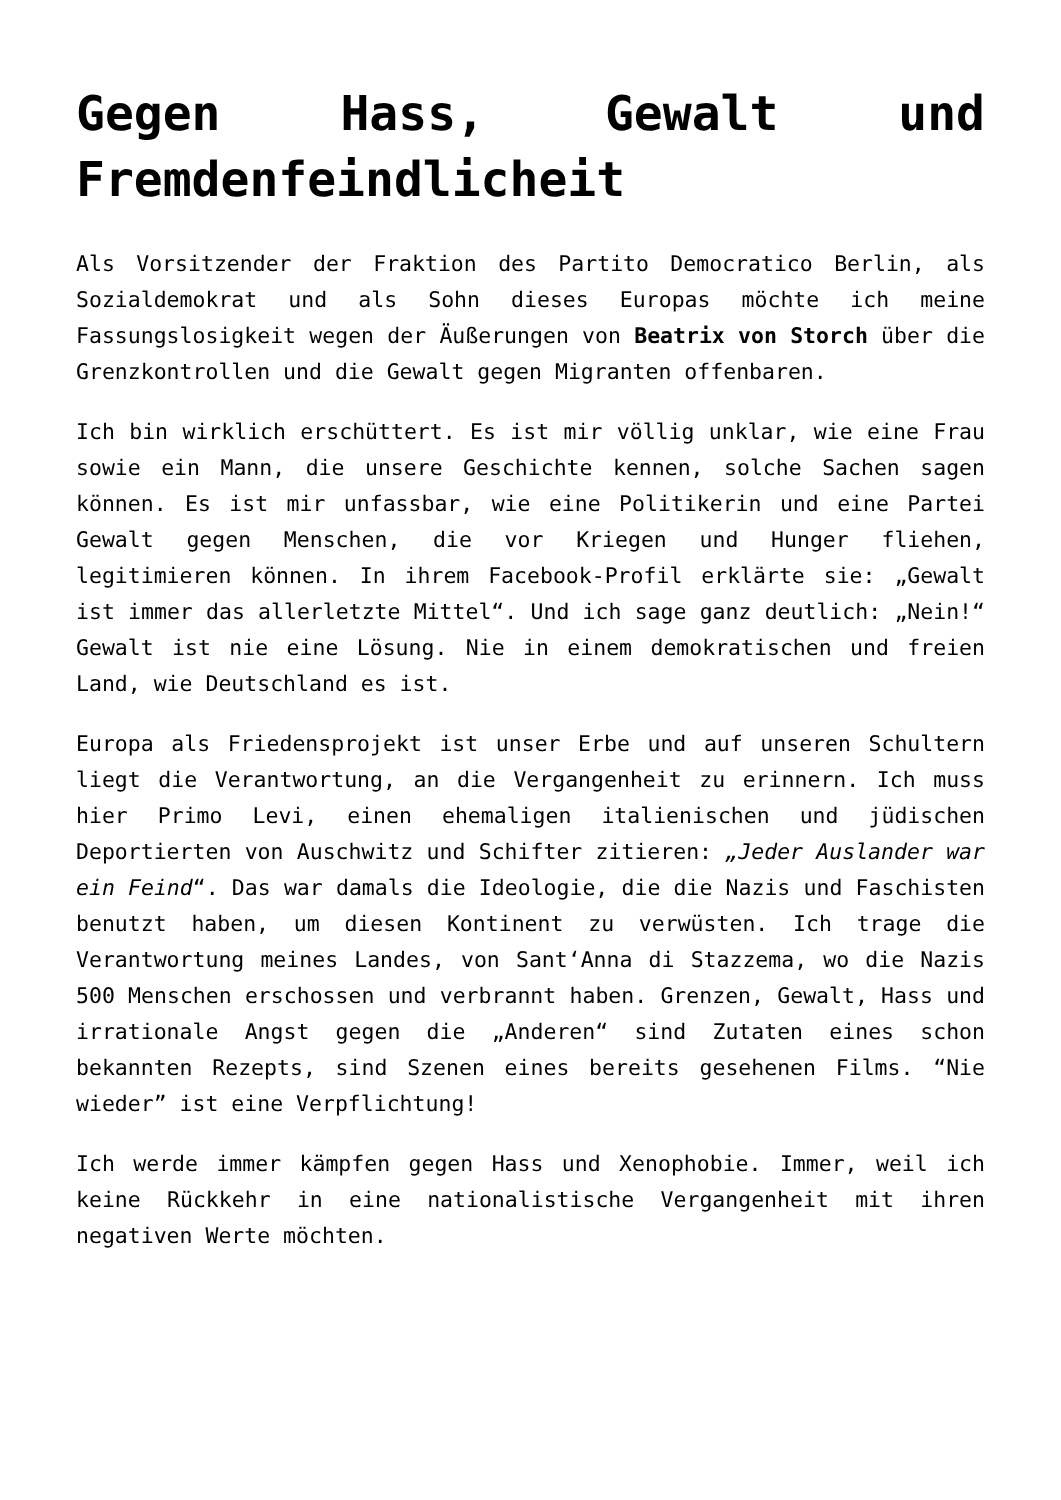Gegen Hass, Gewalt und Fremdenfeindlicheit
Als Vorsitzender der Fraktion des Partito Democratico Berlin, als Sozialdemokrat und als Sohn dieses Europas möchte ich meine Fassungslosigkeit wegen der Äußerungen von Beatrix von Storch über die Grenzkontrollen und die Gewalt gegen Migranten offenbaren.
Ich bin wirklich erschüttert. Es ist mir völlig unklar, wie eine Frau sowie ein Mann, die unsere Geschichte kennen, solche Sachen sagen können. Es ist mir unfassbar, wie eine Politikerin und eine Partei Gewalt gegen Menschen, die vor Kriegen und Hunger fliehen, legitimieren können. In ihrem Facebook-Profil erklärte sie: „Gewalt ist immer das allerletzte Mittel“. Und ich sage ganz deutlich: „Nein!“ Gewalt ist nie eine Lösung. Nie in einem demokratischen und freien Land, wie Deutschland es ist.
Europa als Friedensprojekt ist unser Erbe und auf unseren Schultern liegt die Verantwortung, an die Vergangenheit zu erinnern. Ich muss hier Primo Levi, einen ehemaligen italienischen und jüdischen Deportierten von Auschwitz und Schifter zitieren: „Jeder Auslander war ein Feind“. Das war damals die Ideologie, die die Nazis und Faschisten benutzt haben, um diesen Kontinent zu verwüsten. Ich trage die Verantwortung meines Landes, von Sant‘Anna di Stazzema, wo die Nazis 500 Menschen erschossen und verbrannt haben. Grenzen, Gewalt, Hass und irrationale Angst gegen die „Anderen“ sind Zutaten eines schon bekannten Rezepts, sind Szenen eines bereits gesehenen Films. “Nie wieder” ist eine Verpflichtung!
Ich werde immer kämpfen gegen Hass und Xenophobie. Immer, weil ich keine Rückkehr in eine nationalistische Vergangenheit mit ihren negativen Werte möchten.